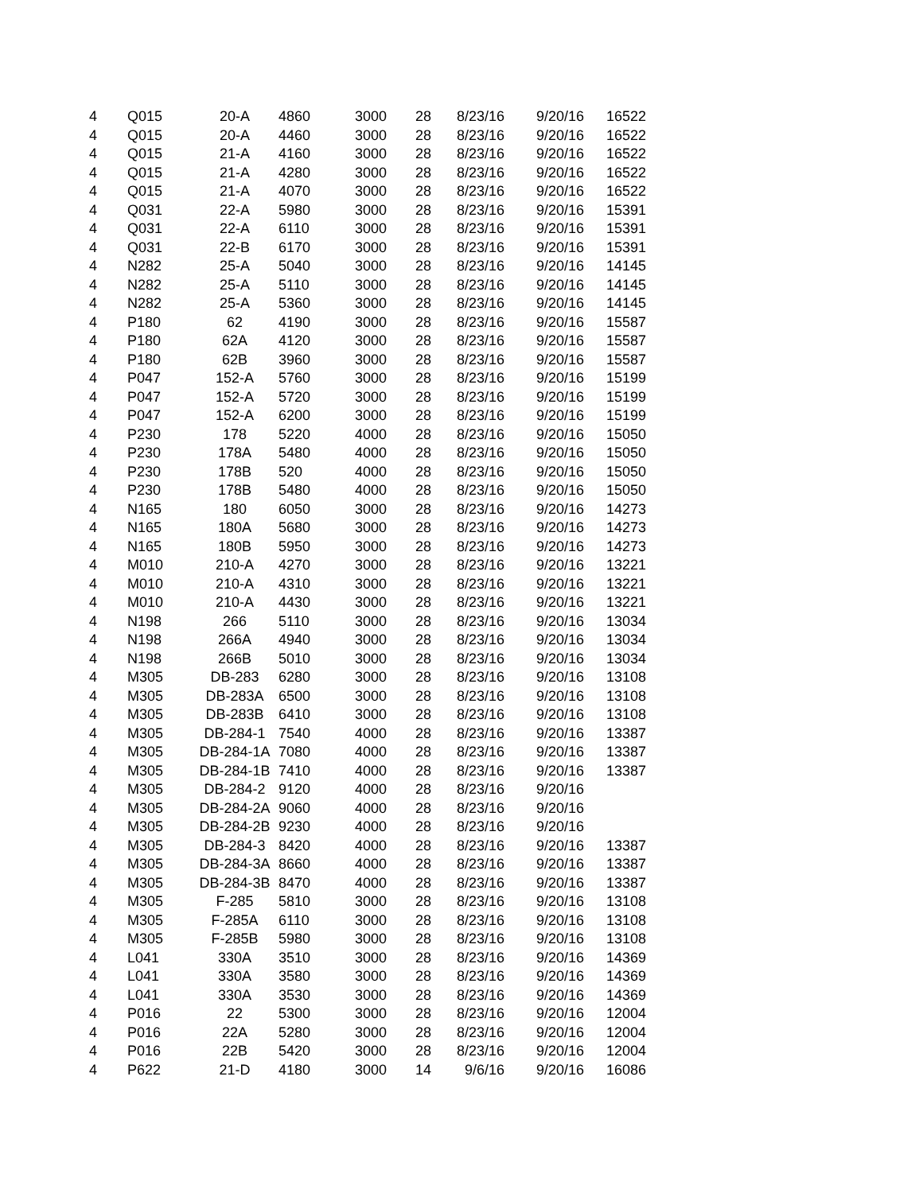| 4 | Q015 | 20-A | 4860 | 3000 | 28 | 8/23/16 | 9/20/16 | 16522 |
| 4 | Q015 | 20-A | 4460 | 3000 | 28 | 8/23/16 | 9/20/16 | 16522 |
| 4 | Q015 | 21-A | 4160 | 3000 | 28 | 8/23/16 | 9/20/16 | 16522 |
| 4 | Q015 | 21-A | 4280 | 3000 | 28 | 8/23/16 | 9/20/16 | 16522 |
| 4 | Q015 | 21-A | 4070 | 3000 | 28 | 8/23/16 | 9/20/16 | 16522 |
| 4 | Q031 | 22-A | 5980 | 3000 | 28 | 8/23/16 | 9/20/16 | 15391 |
| 4 | Q031 | 22-A | 6110 | 3000 | 28 | 8/23/16 | 9/20/16 | 15391 |
| 4 | Q031 | 22-B | 6170 | 3000 | 28 | 8/23/16 | 9/20/16 | 15391 |
| 4 | N282 | 25-A | 5040 | 3000 | 28 | 8/23/16 | 9/20/16 | 14145 |
| 4 | N282 | 25-A | 5110 | 3000 | 28 | 8/23/16 | 9/20/16 | 14145 |
| 4 | N282 | 25-A | 5360 | 3000 | 28 | 8/23/16 | 9/20/16 | 14145 |
| 4 | P180 | 62 | 4190 | 3000 | 28 | 8/23/16 | 9/20/16 | 15587 |
| 4 | P180 | 62A | 4120 | 3000 | 28 | 8/23/16 | 9/20/16 | 15587 |
| 4 | P180 | 62B | 3960 | 3000 | 28 | 8/23/16 | 9/20/16 | 15587 |
| 4 | P047 | 152-A | 5760 | 3000 | 28 | 8/23/16 | 9/20/16 | 15199 |
| 4 | P047 | 152-A | 5720 | 3000 | 28 | 8/23/16 | 9/20/16 | 15199 |
| 4 | P047 | 152-A | 6200 | 3000 | 28 | 8/23/16 | 9/20/16 | 15199 |
| 4 | P230 | 178 | 5220 | 4000 | 28 | 8/23/16 | 9/20/16 | 15050 |
| 4 | P230 | 178A | 5480 | 4000 | 28 | 8/23/16 | 9/20/16 | 15050 |
| 4 | P230 | 178B | 520 | 4000 | 28 | 8/23/16 | 9/20/16 | 15050 |
| 4 | P230 | 178B | 5480 | 4000 | 28 | 8/23/16 | 9/20/16 | 15050 |
| 4 | N165 | 180 | 6050 | 3000 | 28 | 8/23/16 | 9/20/16 | 14273 |
| 4 | N165 | 180A | 5680 | 3000 | 28 | 8/23/16 | 9/20/16 | 14273 |
| 4 | N165 | 180B | 5950 | 3000 | 28 | 8/23/16 | 9/20/16 | 14273 |
| 4 | M010 | 210-A | 4270 | 3000 | 28 | 8/23/16 | 9/20/16 | 13221 |
| 4 | M010 | 210-A | 4310 | 3000 | 28 | 8/23/16 | 9/20/16 | 13221 |
| 4 | M010 | 210-A | 4430 | 3000 | 28 | 8/23/16 | 9/20/16 | 13221 |
| 4 | N198 | 266 | 5110 | 3000 | 28 | 8/23/16 | 9/20/16 | 13034 |
| 4 | N198 | 266A | 4940 | 3000 | 28 | 8/23/16 | 9/20/16 | 13034 |
| 4 | N198 | 266B | 5010 | 3000 | 28 | 8/23/16 | 9/20/16 | 13034 |
| 4 | M305 | DB-283 | 6280 | 3000 | 28 | 8/23/16 | 9/20/16 | 13108 |
| 4 | M305 | DB-283A | 6500 | 3000 | 28 | 8/23/16 | 9/20/16 | 13108 |
| 4 | M305 | DB-283B | 6410 | 3000 | 28 | 8/23/16 | 9/20/16 | 13108 |
| 4 | M305 | DB-284-1 | 7540 | 4000 | 28 | 8/23/16 | 9/20/16 | 13387 |
| 4 | M305 | DB-284-1A | 7080 | 4000 | 28 | 8/23/16 | 9/20/16 | 13387 |
| 4 | M305 | DB-284-1B | 7410 | 4000 | 28 | 8/23/16 | 9/20/16 | 13387 |
| 4 | M305 | DB-284-2 | 9120 | 4000 | 28 | 8/23/16 | 9/20/16 | |
| 4 | M305 | DB-284-2A | 9060 | 4000 | 28 | 8/23/16 | 9/20/16 | |
| 4 | M305 | DB-284-2B | 9230 | 4000 | 28 | 8/23/16 | 9/20/16 | |
| 4 | M305 | DB-284-3 | 8420 | 4000 | 28 | 8/23/16 | 9/20/16 | 13387 |
| 4 | M305 | DB-284-3A | 8660 | 4000 | 28 | 8/23/16 | 9/20/16 | 13387 |
| 4 | M305 | DB-284-3B | 8470 | 4000 | 28 | 8/23/16 | 9/20/16 | 13387 |
| 4 | M305 | F-285 | 5810 | 3000 | 28 | 8/23/16 | 9/20/16 | 13108 |
| 4 | M305 | F-285A | 6110 | 3000 | 28 | 8/23/16 | 9/20/16 | 13108 |
| 4 | M305 | F-285B | 5980 | 3000 | 28 | 8/23/16 | 9/20/16 | 13108 |
| 4 | L041 | 330A | 3510 | 3000 | 28 | 8/23/16 | 9/20/16 | 14369 |
| 4 | L041 | 330A | 3580 | 3000 | 28 | 8/23/16 | 9/20/16 | 14369 |
| 4 | L041 | 330A | 3530 | 3000 | 28 | 8/23/16 | 9/20/16 | 14369 |
| 4 | P016 | 22 | 5300 | 3000 | 28 | 8/23/16 | 9/20/16 | 12004 |
| 4 | P016 | 22A | 5280 | 3000 | 28 | 8/23/16 | 9/20/16 | 12004 |
| 4 | P016 | 22B | 5420 | 3000 | 28 | 8/23/16 | 9/20/16 | 12004 |
| 4 | P622 | 21-D | 4180 | 3000 | 14 | 9/6/16 | 9/20/16 | 16086 |